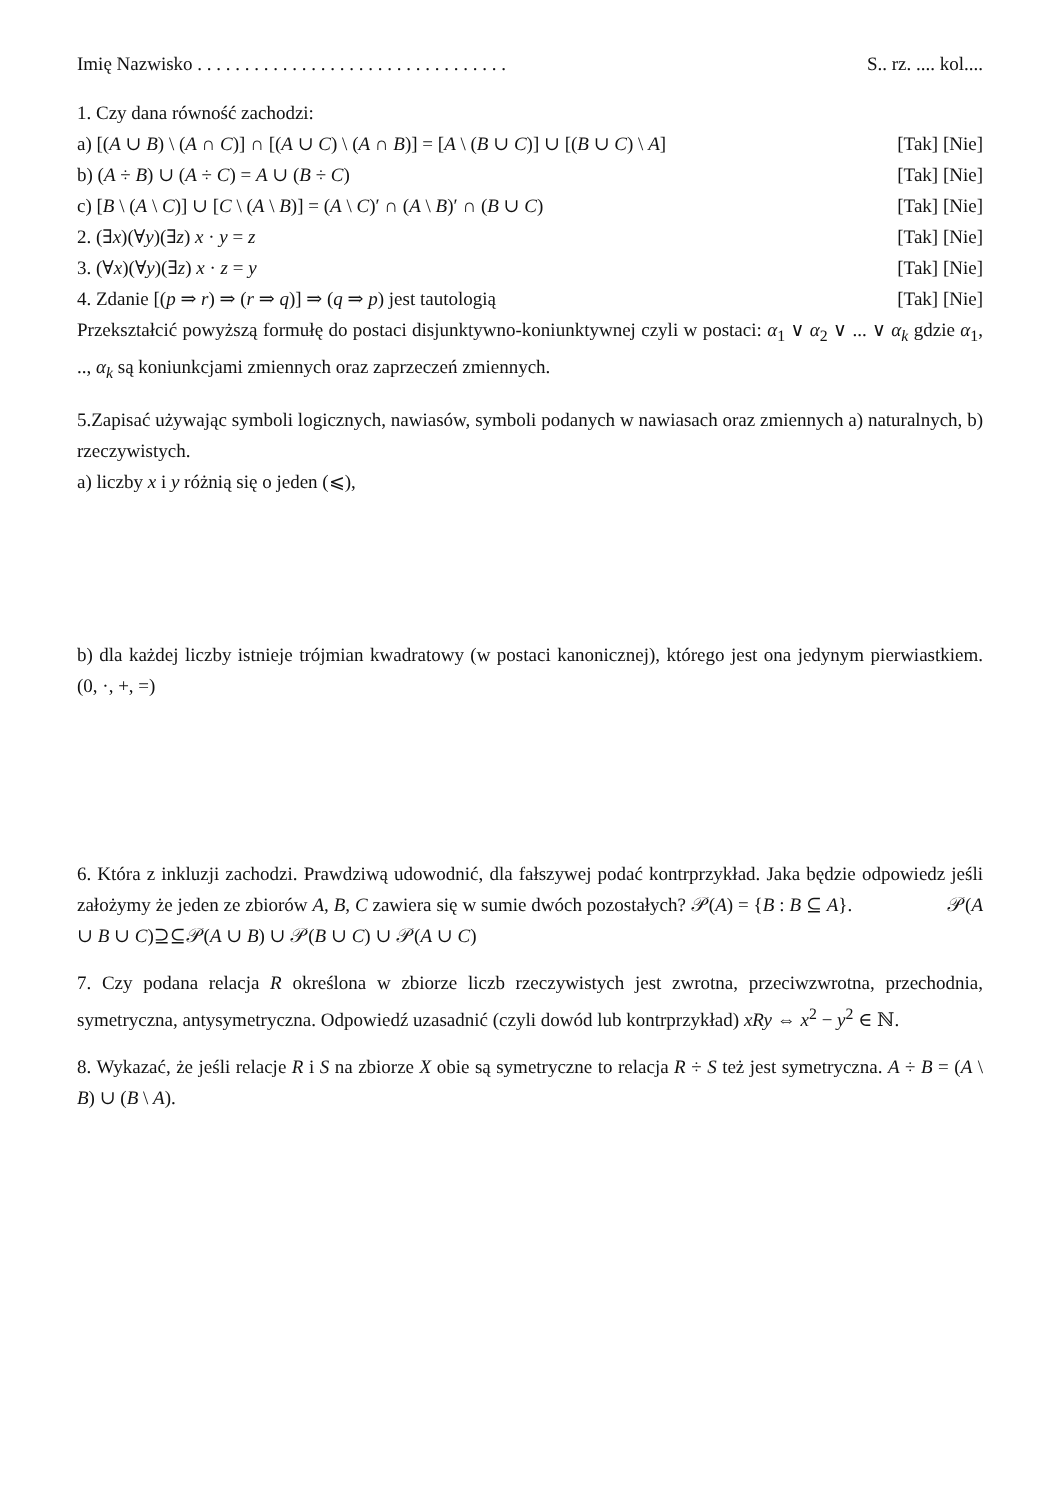Imię Nazwisko . . . . . . . . . . . . . . . . . . . . . . . . . . . . . . . . . S.. rz. .... kol....
1. Czy dana równość zachodzi:
a) [(A ∪ B) \ (A ∩ C)] ∩ [(A ∪ C) \ (A ∩ B)] = [A \ (B ∪ C)] ∪ [(B ∪ C) \ A] [Tak] [Nie]
b) (A ÷ B) ∪ (A ÷ C) = A ∪ (B ÷ C) [Tak] [Nie]
c) [B \ (A \ C)] ∪ [C \ (A \ B)] = (A \ C)′ ∩ (A \ B)′ ∩ (B ∪ C) [Tak] [Nie]
2. (∃x)(∀y)(∃z) x · y = z [Tak] [Nie]
3. (∀x)(∀y)(∃z) x · z = y [Tak] [Nie]
4. Zdanie [(p ⇒ r) ⇒ (r ⇒ q)] ⇒ (q ⇒ p) jest tautologią [Tak] [Nie]
Przekształcić powyższą formułę do postaci disjunktywno-koniunktywnej czyli w postaci: α<sub>1</sub> ∨ α<sub>2</sub> ∨ ... ∨ α<sub>k</sub> gdzie α<sub>1</sub>, .., α<sub>k</sub> są koniunkcjami zmiennych oraz zaprzeczeń zmiennych.
5.Zapisać używając symboli logicznych, nawiasów, symboli podanych w nawiasach oraz zmiennych a) naturalnych, b) rzeczywistych.
a) liczby x i y różnią się o jeden (⩽),
b) dla każdej liczby istnieje trójmian kwadratowy (w postaci kanonicznej), którego jest ona jedynym pierwiastkiem. (0, ·, +, =)
6. Która z inkluzji zachodzi. Prawdziwą udowodnić, dla fałszywej podać kontrprzykład. Jaka będzie odpowiedz jeśli założymy że jeden ze zbiorów A, B, C zawiera się w sumie dwóch pozostałych? 𝒫(A) = {B : B ⊆ A}. 𝒫(A ∪ B ∪ C)⊇⊆𝒫(A ∪ B) ∪ 𝒫(B ∪ C) ∪ 𝒫(A ∪ C)
7. Czy podana relacja R określona w zbiorze liczb rzeczywistych jest zwrotna, przeciwzwrotna, przechodnia, symetryczna, antysymetryczna. Odpowiedź uzasadnić (czyli dowód lub kontrprzykład) xRy ⇔ x<sup>2</sup> − y<sup>2</sup> ∈ ℕ.
8. Wykazać, że jeśli relacje R i S na zbiorze X obie są symetryczne to relacja R ÷ S też jest symetryczna. A ÷ B = (A \ B) ∪ (B \ A).